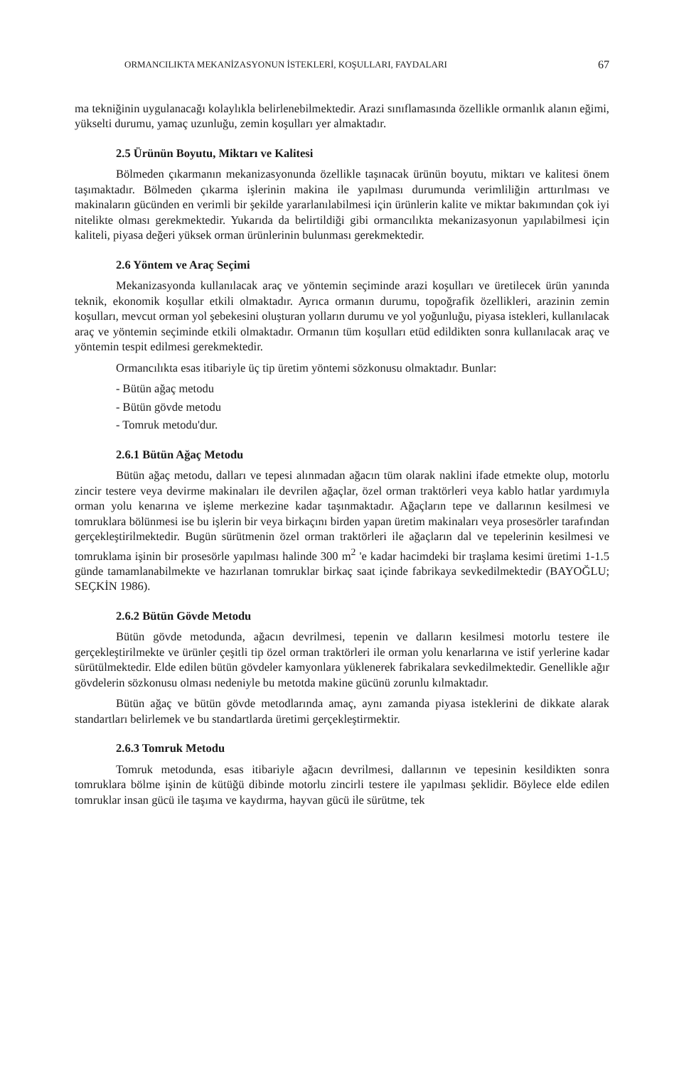ORMANCILIKTA MEKANİZASYONUN İSTEKLERİ, KOŞULLARI, FAYDALARI 67
ma tekniğinin uygulanacağı kolaylıkla belirlenebilmektedir. Arazi sınıflamasında özellikle ormanlık alanın eğimi, yükselti durumu, yamaç uzunluğu, zemin koşulları yer almaktadır.
2.5 Ürünün Boyutu, Miktarı ve Kalitesi
Bölmeden çıkarmanın mekanizasyonunda özellikle taşınacak ürünün boyutu, miktarı ve kalitesi önem taşımaktadır. Bölmeden çıkarma işlerinin makina ile yapılması durumunda verimliliğin arttırılması ve makinaların gücünden en verimli bir şekilde yararlanılabilmesi için ürünlerin kalite ve miktar bakımından çok iyi nitelikte olması gerekmektedir. Yukarıda da belirtildiği gibi ormancılıkta mekanizasyonun yapılabilmesi için kaliteli, piyasa değeri yüksek orman ürünlerinin bulunması gerekmektedir.
2.6 Yöntem ve Araç Seçimi
Mekanizasyonda kullanılacak araç ve yöntemin seçiminde arazi koşulları ve üretilecek ürün yanında teknik, ekonomik koşullar etkili olmaktadır. Ayrıca ormanın durumu, topoğrafik özellikleri, arazinin zemin koşulları, mevcut orman yol şebekesini oluşturan yolların durumu ve yol yoğunluğu, piyasa istekleri, kullanılacak araç ve yöntemin seçiminde etkili olmaktadır. Ormanın tüm koşulları etüd edildikten sonra kullanılacak araç ve yöntemin tespit edilmesi gerekmektedir.
Ormancılıkta esas itibariyle üç tip üretim yöntemi sözkonusu olmaktadır. Bunlar:
- Bütün ağaç metodu
- Bütün gövde metodu
- Tomruk metodu'dur.
2.6.1 Bütün Ağaç Metodu
Bütün ağaç metodu, dalları ve tepesi alınmadan ağacın tüm olarak naklini ifade etmekte olup, motorlu zincir testere veya devirme makinaları ile devrilen ağaçlar, özel orman traktörleri veya kablo hatlar yardımıyla orman yolu kenarına ve işleme merkezine kadar taşınmaktadır. Ağaçların tepe ve dallarının kesilmesi ve tomruklara bölünmesi ise bu işlerin bir veya birkaçını birden yapan üretim makinaları veya prosesörler tarafından gerçekleştirilmektedir. Bugün sürütmenin özel orman traktörleri ile ağaçların dal ve tepelerinin kesilmesi ve tomruklama işinin bir prosesörle yapılması halinde 300 m<sup>2</sup> 'e kadar hacimdeki bir traşlama kesimi üretimi 1-1.5 günde tamamlanabilmekte ve hazırlanan tomruklar birkaç saat içinde fabrikaya sevkedilmektedir (BAYOĞLU; SEÇKİN 1986).
2.6.2 Bütün Gövde Metodu
Bütün gövde metodunda, ağacın devrilmesi, tepenin ve dalların kesilmesi motorlu testere ile gerçekleştirilmekte ve ürünler çeşitli tip özel orman traktörleri ile orman yolu kenarlarına ve istif yerlerine kadar sürütülmektedir. Elde edilen bütün gövdeler kamyonlara yüklenerek fabrikalara sevkedilmektedir. Genellikle ağır gövdelerin sözkonusu olması nedeniyle bu metotda makine gücünü zorunlu kılmaktadır.
Bütün ağaç ve bütün gövde metodlarında amaç, aynı zamanda piyasa isteklerini de dikkate alarak standartları belirlemek ve bu standartlarda üretimi gerçekleştirmektir.
2.6.3 Tomruk Metodu
Tomruk metodunda, esas itibariyle ağacın devrilmesi, dallarının ve tepesinin kesildikten sonra tomruklara bölme işinin de kütüğü dibinde motorlu zincirli testere ile yapılması şeklidir. Böylece elde edilen tomruklar insan gücü ile taşıma ve kaydırma, hayvan gücü ile sürütme, tek